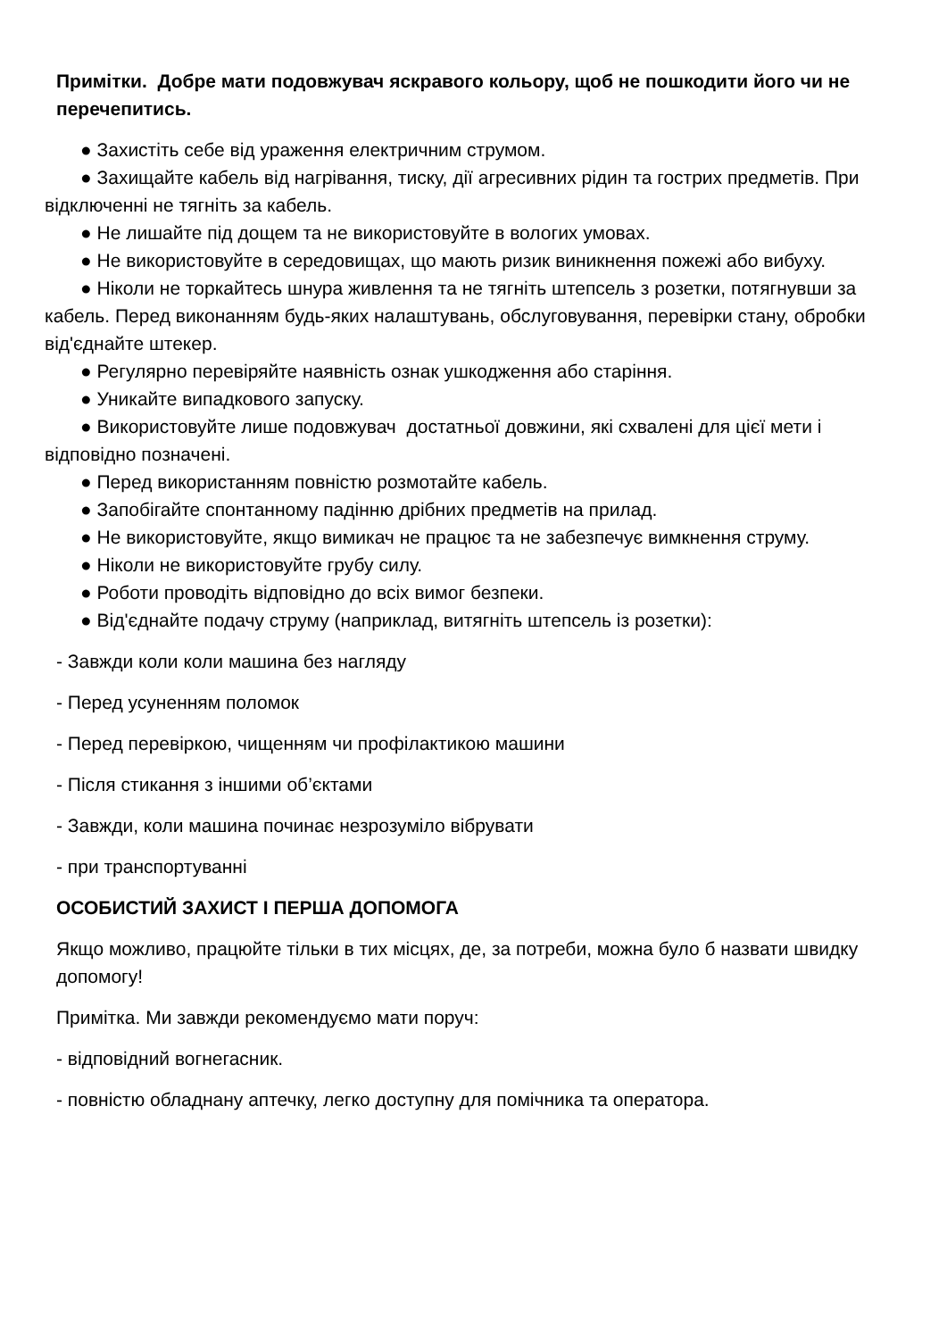Примітки. Добре мати подовжувач яскравого кольору, щоб не пошкодити його чи не перечепитись.
● Захистіть себе від ураження електричним струмом.
● Захищайте кабель від нагрівання, тиску, дії агресивних рідин та гострих предметів. При відключенні не тягніть за кабель.
● Не лишайте під дощем та не використовуйте в вологих умовах.
● Не використовуйте в середовищах, що мають ризик виникнення пожежі або вибуху.
● Ніколи не торкайтесь шнура живлення та не тягніть штепсель з розетки, потягнувши за кабель. Перед виконанням будь-яких налаштувань, обслуговування, перевірки стану, обробки від'єднайте штекер.
● Регулярно перевіряйте наявність ознак ушкодження або старіння.
● Уникайте випадкового запуску.
● Використовуйте лише подовжувач достатньої довжини, які схвалені для цієї мети і відповідно позначені.
● Перед використанням повністю розмотайте кабель.
● Запобігайте спонтанному падінню дрібних предметів на прилад.
● Не використовуйте, якщо вимикач не працює та не забезпечує вимкнення струму.
● Ніколи не використовуйте грубу силу.
● Роботи проводіть відповідно до всіх вимог безпеки.
● Від'єднайте подачу струму (наприклад, витягніть штепсель із розетки):
- Завжди коли коли машина без нагляду
- Перед усуненням поломок
- Перед перевіркою, чищенням чи профілактикою машини
- Після стикання з іншими об’єктами
- Завжди, коли машина починає незрозуміло вібрувати
- при транспортуванні
ОСОБИСТИЙ ЗАХИСТ І ПЕРША ДОПОМОГА
Якщо можливо, працюйте тільки в тих місцях, де, за потреби, можна було б назвати швидку допомогу!
Примітка. Ми завжди рекомендуємо мати поруч:
- відповідний вогнегасник.
- повністю обладнану аптечку, легко доступну для помічника та оператора.